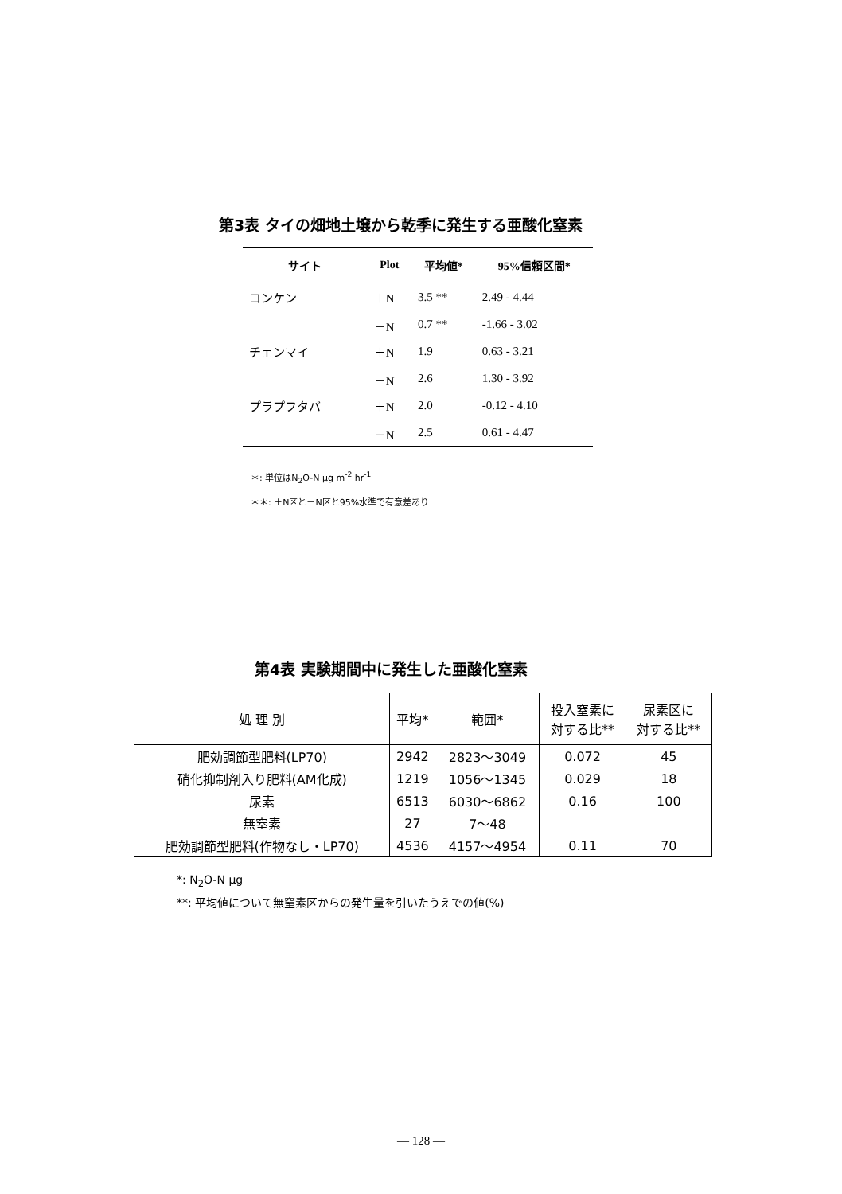第3表 タイの畑地土壌から乾季に発生する亜酸化窒素
| サイト | Plot | 平均値* | 95%信頼区間* |
| --- | --- | --- | --- |
| コンケン | ＋N | 3.5 ** | 2.49 - 4.44 |
| | －N | 0.7 ** | -1.66 - 3.02 |
| チェンマイ | ＋N | 1.9 | 0.63 - 3.21 |
| | －N | 2.6 | 1.30 - 3.92 |
| プラプフタバ | ＋N | 2.0 | -0.12 - 4.10 |
| | －N | 2.5 | 0.61 - 4.47 |
＊: 単位はN<sub>2</sub>O-N μg m<sup>-2</sup> hr<sup>-1</sup>
＊＊: ＋N区と－N区と95%水準で有意差あり
第4表 実験期間中に発生した亜酸化窒素
| 処 理 別 | 平均* | 範囲* | 投入窒素に 対する比** | 尿素区に 対する比** |
| --- | --- | --- | --- | --- |
| 肥効調節型肥料(LP70) | 2942 | 2823～3049 | 0.072 | 45 |
| 硝化抑制剤入り肥料(AM化成) | 1219 | 1056～1345 | 0.029 | 18 |
| 尿素 | 6513 | 6030～6862 | 0.16 | 100 |
| 無窒素 | 27 | 7～48 | | |
| 肥効調節型肥料(作物なし・LP70) | 4536 | 4157～4954 | 0.11 | 70 |
*: N<sub>2</sub>O-N μg
**: 平均値について無窒素区からの発生量を引いたうえでの値(%)
— 128 —